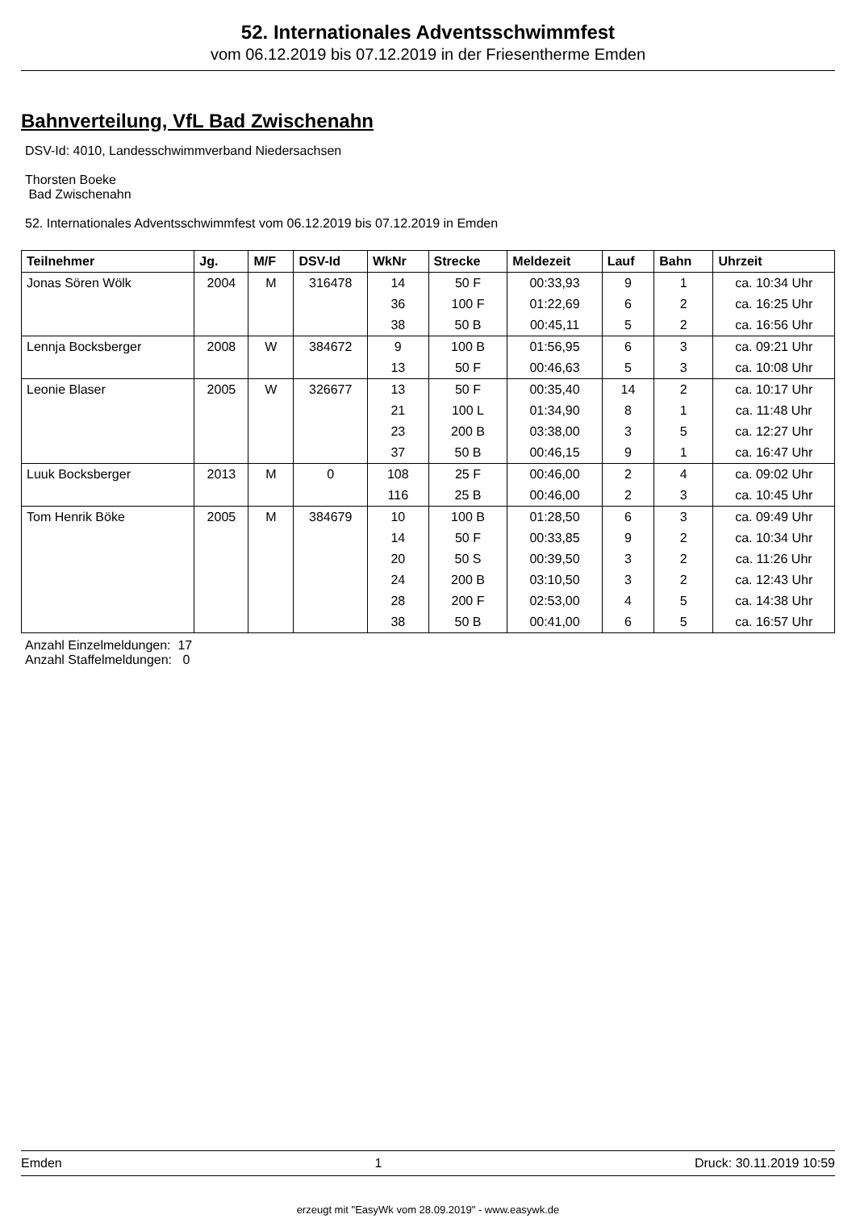52. Internationales Adventsschwimmfest
vom 06.12.2019 bis 07.12.2019 in der Friesentherme Emden
Bahnverteilung, VfL Bad Zwischenahn
DSV-Id: 4010, Landesschwimmverband Niedersachsen
Thorsten Boeke
Bad Zwischenahn
52. Internationales Adventsschwimmfest vom 06.12.2019 bis 07.12.2019 in Emden
| Teilnehmer | Jg. | M/F | DSV-Id | WkNr | Strecke | Meldezeit | Lauf | Bahn | Uhrzeit |
| --- | --- | --- | --- | --- | --- | --- | --- | --- | --- |
| Jonas Sören Wölk | 2004 | M | 316478 | 14 | 50 F | 00:33,93 | 9 | 1 | ca. 10:34 Uhr |
| | | | | 36 | 100 F | 01:22,69 | 6 | 2 | ca. 16:25 Uhr |
| | | | | 38 | 50 B | 00:45,11 | 5 | 2 | ca. 16:56 Uhr |
| Lennja Bocksberger | 2008 | W | 384672 | 9 | 100 B | 01:56,95 | 6 | 3 | ca. 09:21 Uhr |
| | | | | 13 | 50 F | 00:46,63 | 5 | 3 | ca. 10:08 Uhr |
| Leonie Blaser | 2005 | W | 326677 | 13 | 50 F | 00:35,40 | 14 | 2 | ca. 10:17 Uhr |
| | | | | 21 | 100 L | 01:34,90 | 8 | 1 | ca. 11:48 Uhr |
| | | | | 23 | 200 B | 03:38,00 | 3 | 5 | ca. 12:27 Uhr |
| | | | | 37 | 50 B | 00:46,15 | 9 | 1 | ca. 16:47 Uhr |
| Luuk Bocksberger | 2013 | M | 0 | 108 | 25 F | 00:46,00 | 2 | 4 | ca. 09:02 Uhr |
| | | | | 116 | 25 B | 00:46,00 | 2 | 3 | ca. 10:45 Uhr |
| Tom Henrik Böke | 2005 | M | 384679 | 10 | 100 B | 01:28,50 | 6 | 3 | ca. 09:49 Uhr |
| | | | | 14 | 50 F | 00:33,85 | 9 | 2 | ca. 10:34 Uhr |
| | | | | 20 | 50 S | 00:39,50 | 3 | 2 | ca. 11:26 Uhr |
| | | | | 24 | 200 B | 03:10,50 | 3 | 2 | ca. 12:43 Uhr |
| | | | | 28 | 200 F | 02:53,00 | 4 | 5 | ca. 14:38 Uhr |
| | | | | 38 | 50 B | 00:41,00 | 6 | 5 | ca. 16:57 Uhr |
Anzahl Einzelmeldungen: 17
Anzahl Staffelmeldungen: 0
Emden 1 Druck: 30.11.2019 10:59
erzeugt mit "EasyWk vom 28.09.2019" - www.easywk.de